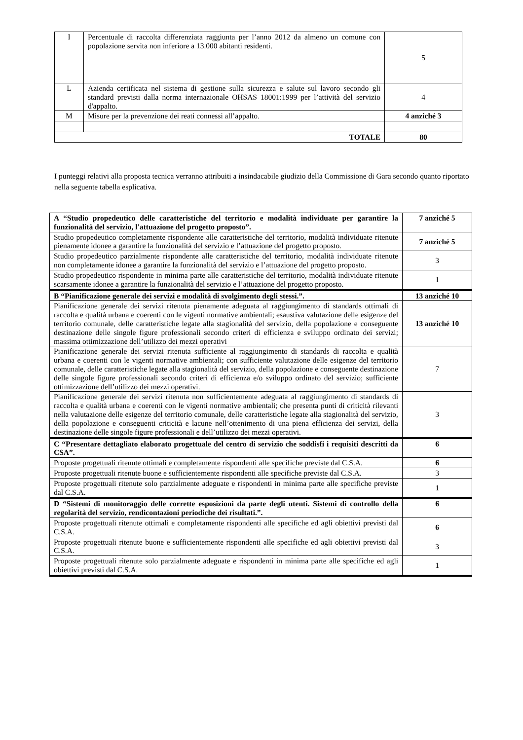| I | Percentuale di raccolta differenziata raggiunta per l’anno 2012 da almeno un comune con popolazione servita non inferiore a 13.000 abitanti residenti. | 5 |
| L | Azienda certificata nel sistema di gestione sulla sicurezza e salute sul lavoro secondo gli standard previsti dalla norma internazionale OHSAS 18001:1999 per l’attività del servizio d'appalto. | 4 |
| M | Misure per la prevenzione dei reati connessi all’appalto. | 4 anziché 3 |
| TOTALE | | 80 |
I punteggi relativi alla proposta tecnica verranno attribuiti a insindacabile giudizio della Commissione di Gara secondo quanto riportato nella seguente tabella esplicativa.
| A “Studio propedeutico delle caratteristiche del territorio e modalità individuate per garantire la funzionalità del servizio, l'attuazione del progetto proposto”. | 7 anziché 5 |
| Studio propedeutico completamente rispondente alle caratteristiche del territorio, modalità individuate ritenute pienamente idonee a garantire la funzionalità del servizio e l’attuazione del progetto proposto. | 7 anziché 5 |
| Studio propedeutico parzialmente rispondente alle caratteristiche del territorio, modalità individuate ritenute non completamente idonee a garantire la funzionalità del servizio e l’attuazione del progetto proposto. | 3 |
| Studio propedeutico rispondente in minima parte alle caratteristiche del territorio, modalità individuate ritenute scarsamente idonee a garantire la funzionalità del servizio e l’attuazione del progetto proposto. | 1 |
| B “Pianificazione generale dei servizi e modalità di svolgimento degli stessi.”. | 13 anziché 10 |
| Pianificazione generale dei servizi ritenuta pienamente adeguata al raggiungimento di standards ottimali di raccolta e qualità urbana e coerenti con le vigenti normative ambientali; esaustiva valutazione delle esigenze del territorio comunale, delle caratteristiche legate alla stagionalità del servizio, della popolazione e conseguente destinazione delle singole figure professionali secondo criteri di efficienza e sviluppo ordinato dei servizi; massima ottimizzazione dell’utilizzo dei mezzi operativi | 13 anziché 10 |
| Pianificazione generale dei servizi ritenuta sufficiente al raggiungimento di standards di raccolta e qualità urbana e coerenti con le vigenti normative ambientali; con sufficiente valutazione delle esigenze del territorio comunale, delle caratteristiche legate alla stagionalità del servizio, della popolazione e conseguente destinazione delle singole figure professionali secondo criteri di efficienza e/o sviluppo ordinato del servizio; sufficiente ottimizzazione dell’utilizzo dei mezzi operativi. | 7 |
| Pianificazione generale dei servizi ritenuta non sufficientemente adeguata al raggiungimento di standards di raccolta e qualità urbana e coerenti con le vigenti normative ambientali; che presenta punti di criticità rilevanti nella valutazione delle esigenze del territorio comunale, delle caratteristiche legate alla stagionalità del servizio, della popolazione e conseguenti criticità e lacune nell’ottenimento di una piena efficienza dei servizi, della destinazione delle singole figure professionali e dell’utilizzo dei mezzi operativi. | 3 |
| C “Presentare dettagliato elaborato progettuale del centro di servizio che soddisfi i requisiti descritti da CSA”. | 6 |
| Proposte progettuali ritenute ottimali e completamente rispondenti alle specifiche previste dal C.S.A. | 6 |
| Proposte progettuali ritenute buone e sufficientemente rispondenti alle specifiche previste dal C.S.A. | 3 |
| Proposte progettuali ritenute solo parzialmente adeguate e rispondenti in minima parte alle specifiche previste dal C.S.A. | 1 |
| D “Sistemi di monitoraggio delle corrette esposizioni da parte degli utenti. Sistemi di controllo della regolarità del servizio, rendicontazioni periodiche dei risultati.”. | 6 |
| Proposte progettuali ritenute ottimali e completamente rispondenti alle specifiche ed agli obiettivi previsti dal C.S.A. | 6 |
| Proposte progettuali ritenute buone e sufficientemente rispondenti alle specifiche ed agli obiettivi previsti dal C.S.A. | 3 |
| Proposte progettuali ritenute solo parzialmente adeguate e rispondenti in minima parte alle specifiche ed agli obiettivi previsti dal C.S.A. | 1 |